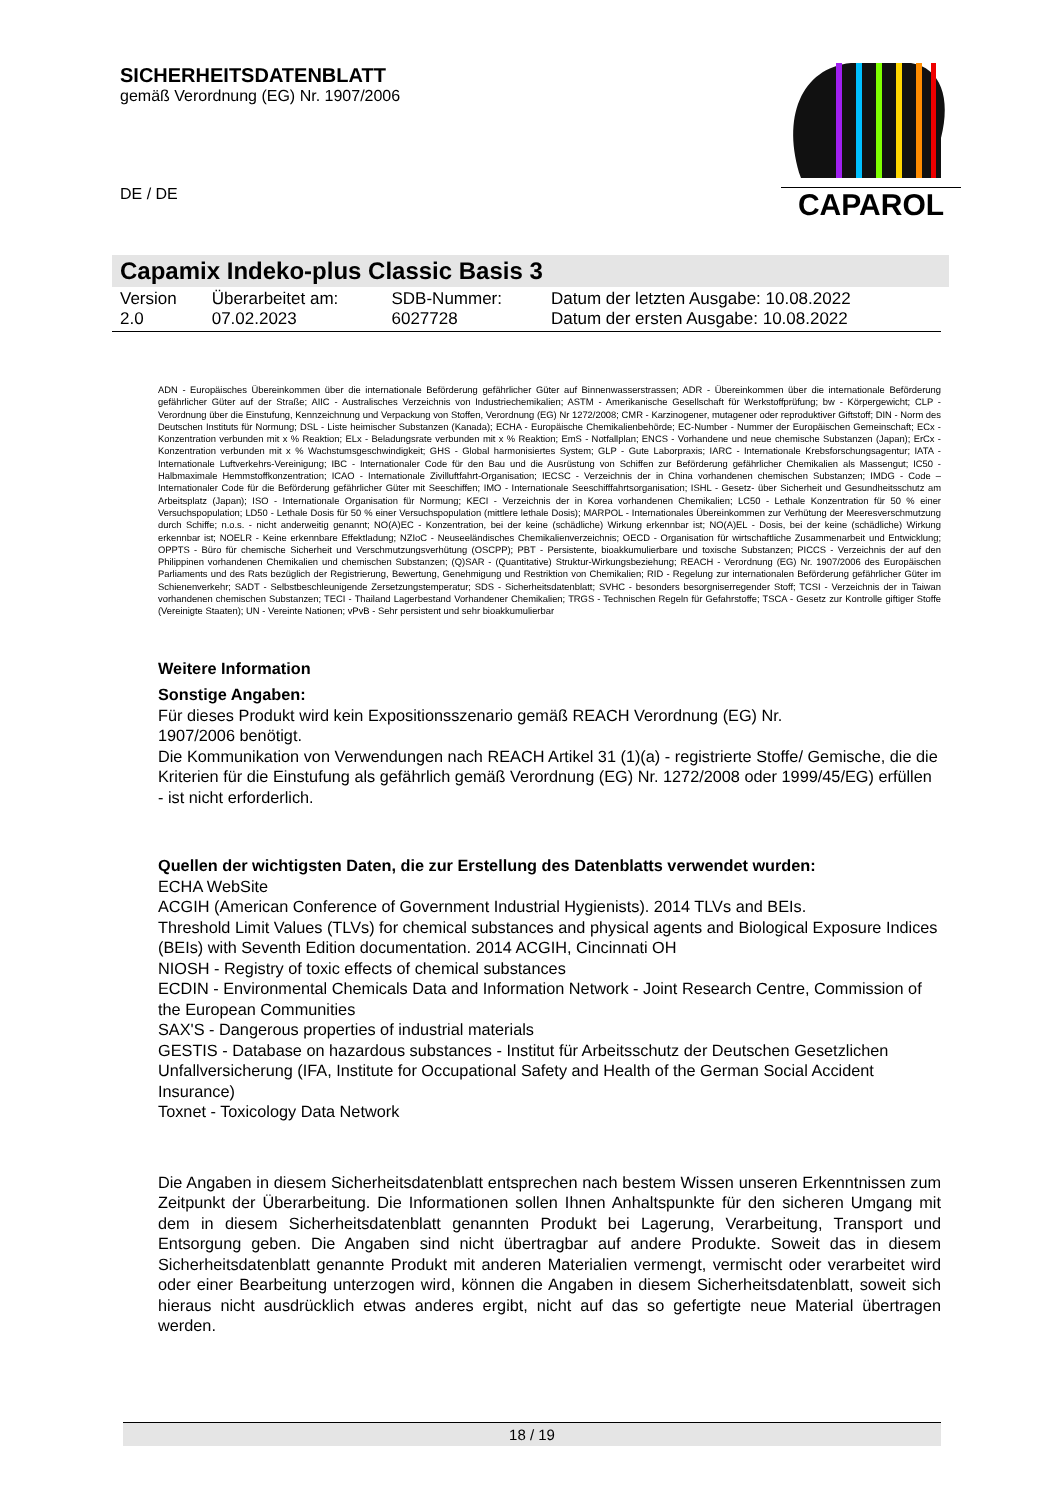SICHERHEITSDATENBLATT
gemäß Verordnung (EG) Nr. 1907/2006
DE / DE
CAPAROL
Capamix Indeko-plus Classic Basis 3
| Version 2.0 | Überarbeitet am: 07.02.2023 | SDB-Nummer: 6027728 | Datum der letzten Ausgabe: 10.08.2022 Datum der ersten Ausgabe: 10.08.2022 |
ADN - Europäisches Übereinkommen über die internationale Beförderung gefährlicher Güter auf Binnenwasserstrassen; ADR - Übereinkommen über die internationale Beförderung gefährlicher Güter auf der Straße; AIIC - Australisches Verzeichnis von Industriechemikalien; ASTM - Amerikanische Gesellschaft für Werkstoffprüfung; bw - Körpergewicht; CLP - Verordnung über die Einstufung, Kennzeichnung und Verpackung von Stoffen, Verordnung (EG) Nr 1272/2008; CMR - Karzinogener, mutagener oder reproduktiver Giftstoff; DIN - Norm des Deutschen Instituts für Normung; DSL - Liste heimischer Substanzen (Kanada); ECHA - Europäische Chemikalienbehörde; EC-Number - Nummer der Europäischen Gemeinschaft; ECx - Konzentration verbunden mit x % Reaktion; ELx - Beladungsrate verbunden mit x % Reaktion; EmS - Notfallplan; ENCS - Vorhandene und neue chemische Substanzen (Japan); ErCx - Konzentration verbunden mit x % Wachstumsgeschwindigkeit; GHS - Global harmonisiertes System; GLP - Gute Laborpraxis; IARC - Internationale Krebsforschungsagentur; IATA - Internationale Luftverkehrs-Vereinigung; IBC - Internationaler Code für den Bau und die Ausrüstung von Schiffen zur Beförderung gefährlicher Chemikalien als Massengut; IC50 - Halbmaximale Hemmstoffkonzentration; ICAO - Internationale Zivilluftfahrt-Organisation; IECSC - Verzeichnis der in China vorhandenen chemischen Substanzen; IMDG - Code – Internationaler Code für die Beförderung gefährlicher Güter mit Seeschiffen; IMO - Internationale Seeschifffahrtsorganisation; ISHL - Gesetz- über Sicherheit und Gesundheitsschutz am Arbeitsplatz (Japan); ISO - Internationale Organisation für Normung; KECI - Verzeichnis der in Korea vorhandenen Chemikalien; LC50 - Lethale Konzentration für 50 % einer Versuchspopulation; LD50 - Lethale Dosis für 50 % einer Versuchspopulation (mittlere lethale Dosis); MARPOL - Internationales Übereinkommen zur Verhütung der Meeresverschmutzung durch Schiffe; n.o.s. - nicht anderweitig genannt; NO(A)EC - Konzentration, bei der keine (schädliche) Wirkung erkennbar ist; NO(A)EL - Dosis, bei der keine (schädliche) Wirkung erkennbar ist; NOELR - Keine erkennbare Effektladung; NZIoC - Neuseeländisches Chemikalienverzeichnis; OECD - Organisation für wirtschaftliche Zusammenarbeit und Entwicklung; OPPTS - Büro für chemische Sicherheit und Verschmutzungsverhütung (OSCPP); PBT - Persistente, bioakkumulierbare und toxische Substanzen; PICCS - Verzeichnis der auf den Philippinen vorhandenen Chemikalien und chemischen Substanzen; (Q)SAR - (Quantitative) Struktur-Wirkungsbeziehung; REACH - Verordnung (EG) Nr. 1907/2006 des Europäischen Parliaments und des Rats bezüglich der Registrierung, Bewertung, Genehmigung und Restriktion von Chemikalien; RID - Regelung zur internationalen Beförderung gefährlicher Güter im Schienenverkehr; SADT - Selbstbeschleunigende Zersetzungstemperatur; SDS - Sicherheitsdatenblatt; SVHC - besonders besorgniserregender Stoff; TCSI - Verzeichnis der in Taiwan vorhandenen chemischen Substanzen; TECI - Thailand Lagerbestand Vorhandener Chemikalien; TRGS - Technischen Regeln für Gefahrstoffe; TSCA - Gesetz zur Kontrolle giftiger Stoffe (Vereinigte Staaten); UN - Vereinte Nationen; vPvB - Sehr persistent und sehr bioakkumulierbar
Weitere Information
Sonstige Angaben:
Für dieses Produkt wird kein Expositionsszenario gemäß REACH Verordnung (EG) Nr.
1907/2006 benötigt.
Die Kommunikation von Verwendungen nach REACH Artikel 31 (1)(a) - registrierte Stoffe/ Gemische, die die Kriterien für die Einstufung als gefährlich gemäß Verordnung (EG) Nr. 1272/2008 oder 1999/45/EG) erfüllen - ist nicht erforderlich.
Quellen der wichtigsten Daten, die zur Erstellung des Datenblatts verwendet wurden:
ECHA WebSite
ACGIH (American Conference of Government Industrial Hygienists). 2014 TLVs and BEIs.
Threshold Limit Values (TLVs) for chemical substances and physical agents and Biological Exposure Indices (BEIs) with Seventh Edition documentation. 2014 ACGIH, Cincinnati OH
NIOSH - Registry of toxic effects of chemical substances
ECDIN - Environmental Chemicals Data and Information Network - Joint Research Centre, Commission of the European Communities
SAX'S - Dangerous properties of industrial materials
GESTIS - Database on hazardous substances - Institut für Arbeitsschutz der Deutschen Gesetzlichen Unfallversicherung (IFA, Institute for Occupational Safety and Health of the German Social Accident Insurance)
Toxnet - Toxicology Data Network
Die Angaben in diesem Sicherheitsdatenblatt entsprechen nach bestem Wissen unseren Erkenntnissen zum Zeitpunkt der Überarbeitung. Die Informationen sollen Ihnen Anhaltspunkte für den sicheren Umgang mit dem in diesem Sicherheitsdatenblatt genannten Produkt bei Lagerung, Verarbeitung, Transport und Entsorgung geben. Die Angaben sind nicht übertragbar auf andere Produkte. Soweit das in diesem Sicherheitsdatenblatt genannte Produkt mit anderen Materialien vermengt, vermischt oder verarbeitet wird oder einer Bearbeitung unterzogen wird, können die Angaben in diesem Sicherheitsdatenblatt, soweit sich hieraus nicht ausdrücklich etwas anderes ergibt, nicht auf das so gefertigte neue Material übertragen werden.
18 / 19